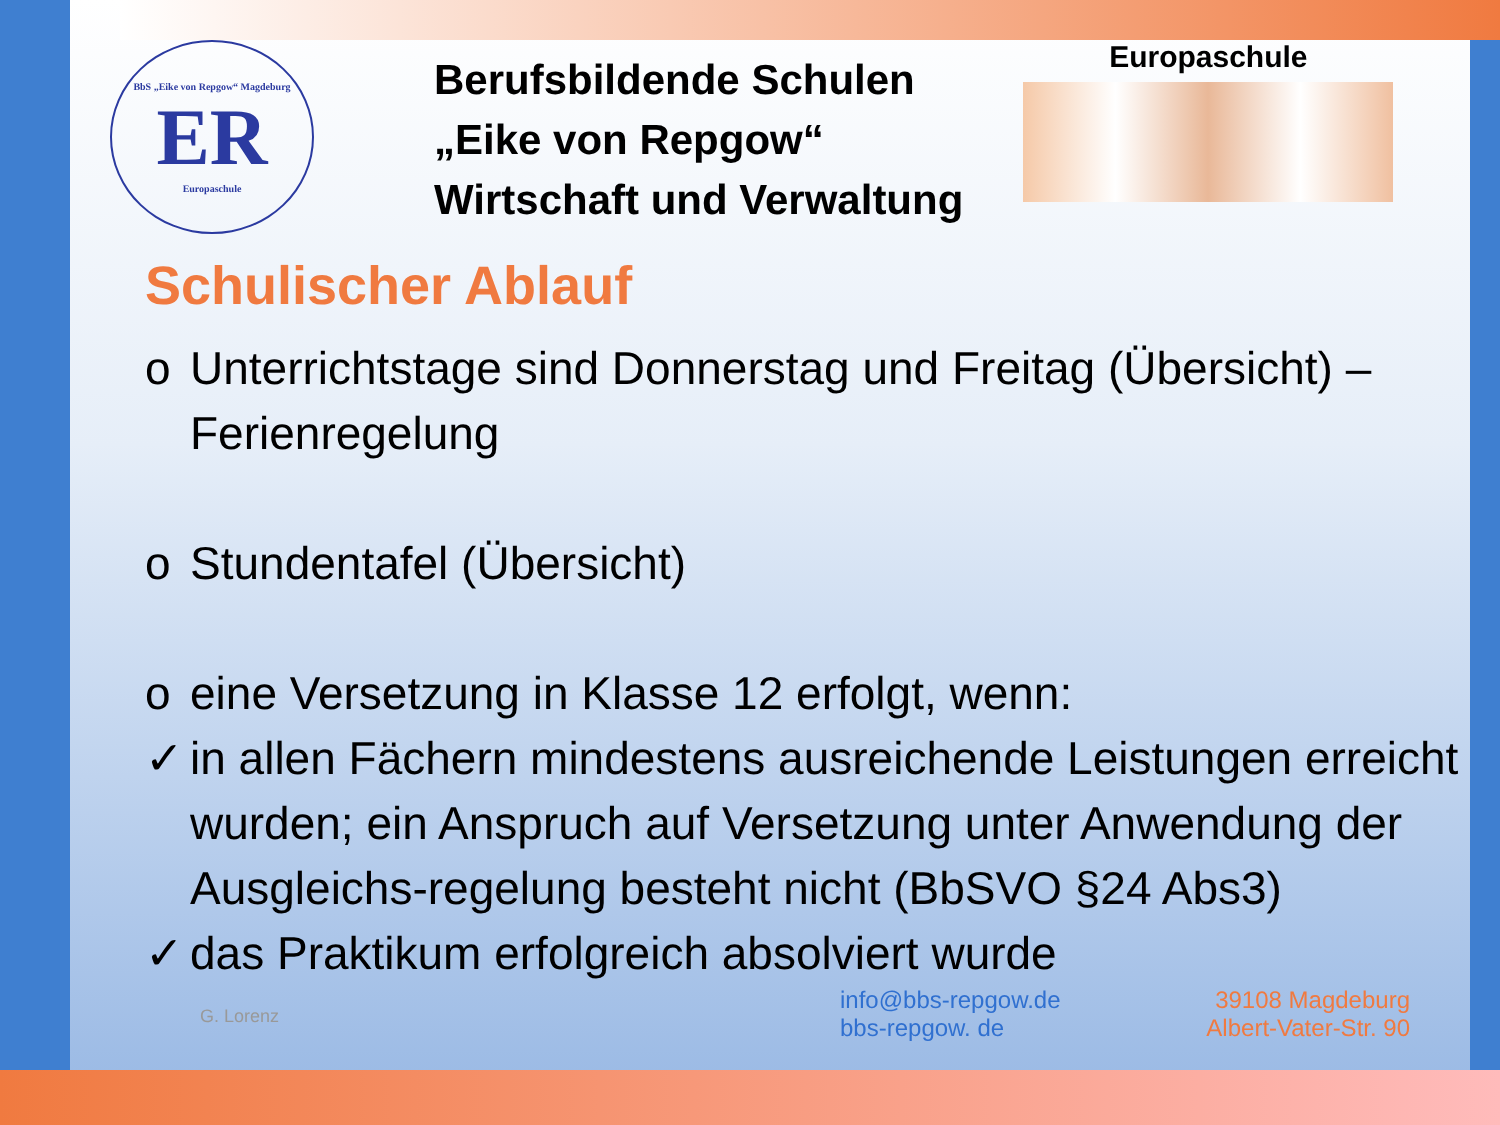BbS „Eike von Repgow“ Magdeburg
ER
Europaschule
Berufsbildende Schulen
„Eike von Repgow“
Wirtschaft und Verwaltung
Europaschule
Schulischer Ablauf
o Unterrichtstage sind Donnerstag und Freitag (Übersicht) – Ferienregelung
o Stundentafel (Übersicht)
o eine Versetzung in Klasse 12 erfolgt, wenn:
✓ in allen Fächern mindestens ausreichende Leistungen erreicht wurden; ein Anspruch auf Versetzung unter Anwendung der Ausgleichs-regelung besteht nicht (BbSVO §24 Abs3)
✓ das Praktikum erfolgreich absolviert wurde
G. Lorenz
info@bbs-repgow.de
bbs-repgow. de
39108 Magdeburg
Albert-Vater-Str. 90